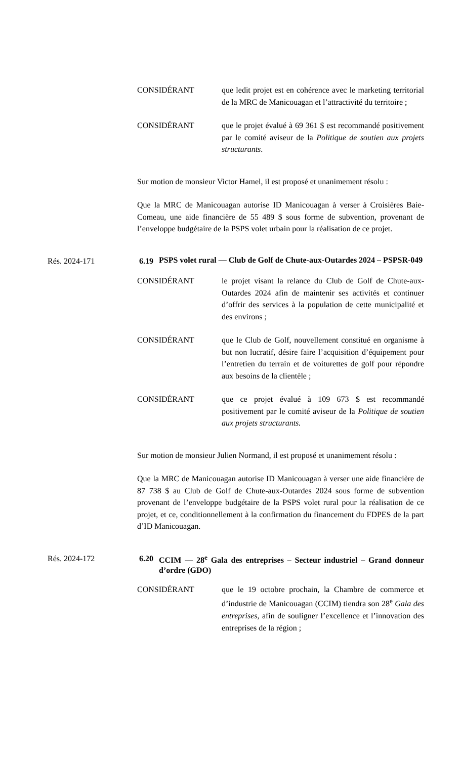CONSIDÉRANT que ledit projet est en cohérence avec le marketing territorial de la MRC de Manicouagan et l’attractivité du territoire ;
CONSIDÉRANT que le projet évalué à 69 361 $ est recommandé positivement par le comité aviseur de la Politique de soutien aux projets structurants.
Sur motion de monsieur Victor Hamel, il est proposé et unanimement résolu :
Que la MRC de Manicouagan autorise ID Manicouagan à verser à Croisières Baie-Comeau, une aide financière de 55 489 $ sous forme de subvention, provenant de l’enveloppe budgétaire de la PSPS volet urbain pour la réalisation de ce projet.
Rés. 2024-171
6.19
PSPS volet rural — Club de Golf de Chute-aux-Outardes 2024 – PSPSR-049
CONSIDÉRANT le projet visant la relance du Club de Golf de Chute-aux-Outardes 2024 afin de maintenir ses activités et continuer d’offrir des services à la population de cette municipalité et des environs ;
CONSIDÉRANT que le Club de Golf, nouvellement constitué en organisme à but non lucratif, désire faire l’acquisition d’équipement pour l’entretien du terrain et de voiturettes de golf pour répondre aux besoins de la clientèle ;
CONSIDÉRANT que ce projet évalué à 109 673 $ est recommandé positivement par le comité aviseur de la Politique de soutien aux projets structurants.
Sur motion de monsieur Julien Normand, il est proposé et unanimement résolu :
Que la MRC de Manicouagan autorise ID Manicouagan à verser une aide financière de 87 738 $ au Club de Golf de Chute-aux-Outardes 2024 sous forme de subvention provenant de l’enveloppe budgétaire de la PSPS volet rural pour la réalisation de ce projet, et ce, conditionnellement à la confirmation du financement du FDPES de la part d’ID Manicouagan.
Rés. 2024-172
6.20
CCIM — 28<sup>e</sup> Gala des entreprises – Secteur industriel – Grand donneur d’ordre (GDO)
CONSIDÉRANT que le 19 octobre prochain, la Chambre de commerce et d’industrie de Manicouagan (CCIM) tiendra son 28<sup>e</sup> Gala des entreprises, afin de souligner l’excellence et l’innovation des entreprises de la région ;